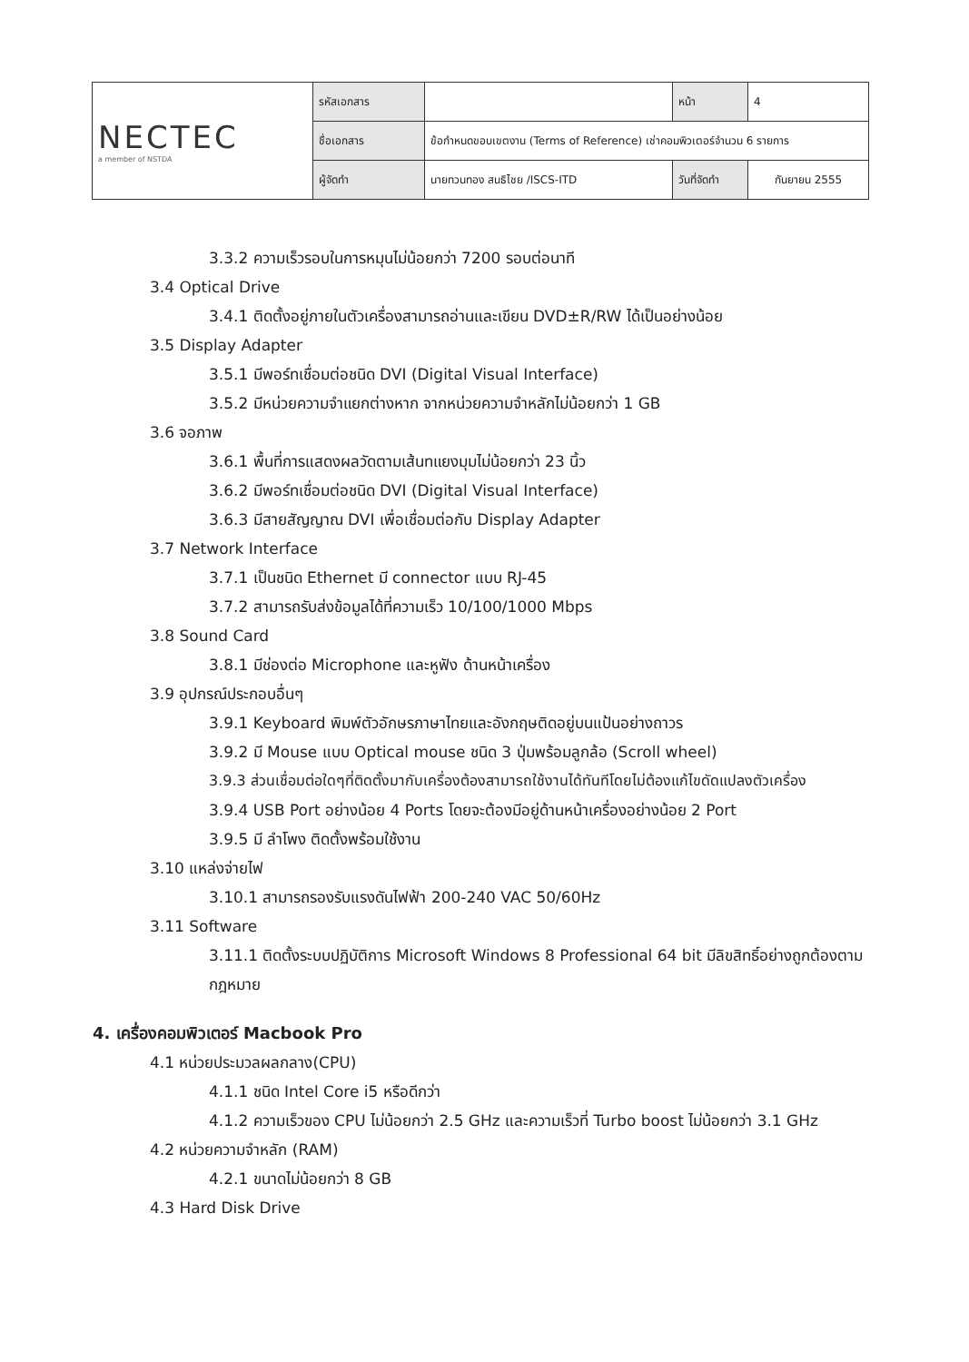| NECTEC a member of NSTDA | รหัสเอกสาร | | หน้า | 4 |
| | ชื่อเอกสาร | ข้อกำหนดขอบเขตงาน (Terms of Reference) เช่าคอมพิวเตอร์จำนวน 6 รายการ | | |
| | ผู้จัดทำ | นายทวนทอง สนธิไชย /ISCS-ITD | วันที่จัดทำ | กันยายน 2555 |
3.3.2 ความเร็วรอบในการหมุนไม่น้อยกว่า 7200 รอบต่อนาที
3.4 Optical Drive
3.4.1 ติดตั้งอยู่ภายในตัวเครื่องสามารถอ่านและเขียน DVD±R/RW ได้เป็นอย่างน้อย
3.5 Display Adapter
3.5.1 มีพอร์ทเชื่อมต่อชนิด DVI (Digital Visual Interface)
3.5.2 มีหน่วยความจำแยกต่างหาก จากหน่วยความจำหลักไม่น้อยกว่า 1 GB
3.6 จอภาพ
3.6.1 พื้นที่การแสดงผลวัดตามเส้นทแยงมุมไม่น้อยกว่า 23 นิ้ว
3.6.2 มีพอร์ทเชื่อมต่อชนิด DVI (Digital Visual Interface)
3.6.3 มีสายสัญญาณ DVI เพื่อเชื่อมต่อกับ Display Adapter
3.7 Network Interface
3.7.1 เป็นชนิด Ethernet มี connector แบบ RJ-45
3.7.2 สามารถรับส่งข้อมูลได้ที่ความเร็ว 10/100/1000 Mbps
3.8 Sound Card
3.8.1 มีช่องต่อ Microphone และหูฟัง ด้านหน้าเครื่อง
3.9 อุปกรณ์ประกอบอื่นๆ
3.9.1 Keyboard พิมพ์ตัวอักษรภาษาไทยและอังกฤษติดอยู่บนแป้นอย่างถาวร
3.9.2 มี Mouse แบบ Optical mouse ชนิด 3 ปุ่มพร้อมลูกล้อ (Scroll wheel)
3.9.3 ส่วนเชื่อมต่อใดๆที่ติดตั้งมากับเครื่องต้องสามารถใช้งานได้ทันทีโดยไม่ต้องแก้ไขดัดแปลงตัวเครื่อง
3.9.4 USB Port อย่างน้อย 4 Ports โดยจะต้องมีอยู่ด้านหน้าเครื่องอย่างน้อย 2 Port
3.9.5 มี ลำโพง ติดตั้งพร้อมใช้งาน
3.10 แหล่งจ่ายไฟ
3.10.1 สามารถรองรับแรงดันไฟฟ้า 200-240 VAC 50/60Hz
3.11 Software
3.11.1 ติดตั้งระบบปฏิบัติการ Microsoft Windows 8 Professional 64 bit มีลิขสิทธิ์อย่างถูกต้องตามกฎหมาย
4. เครื่องคอมพิวเตอร์ Macbook Pro
4.1 หน่วยประมวลผลกลาง(CPU)
4.1.1 ชนิด Intel Core i5 หรือดีกว่า
4.1.2 ความเร็วของ CPU ไม่น้อยกว่า 2.5 GHz และความเร็วที่ Turbo boost ไม่น้อยกว่า 3.1 GHz
4.2 หน่วยความจำหลัก (RAM)
4.2.1 ขนาดไม่น้อยกว่า 8 GB
4.3 Hard Disk Drive